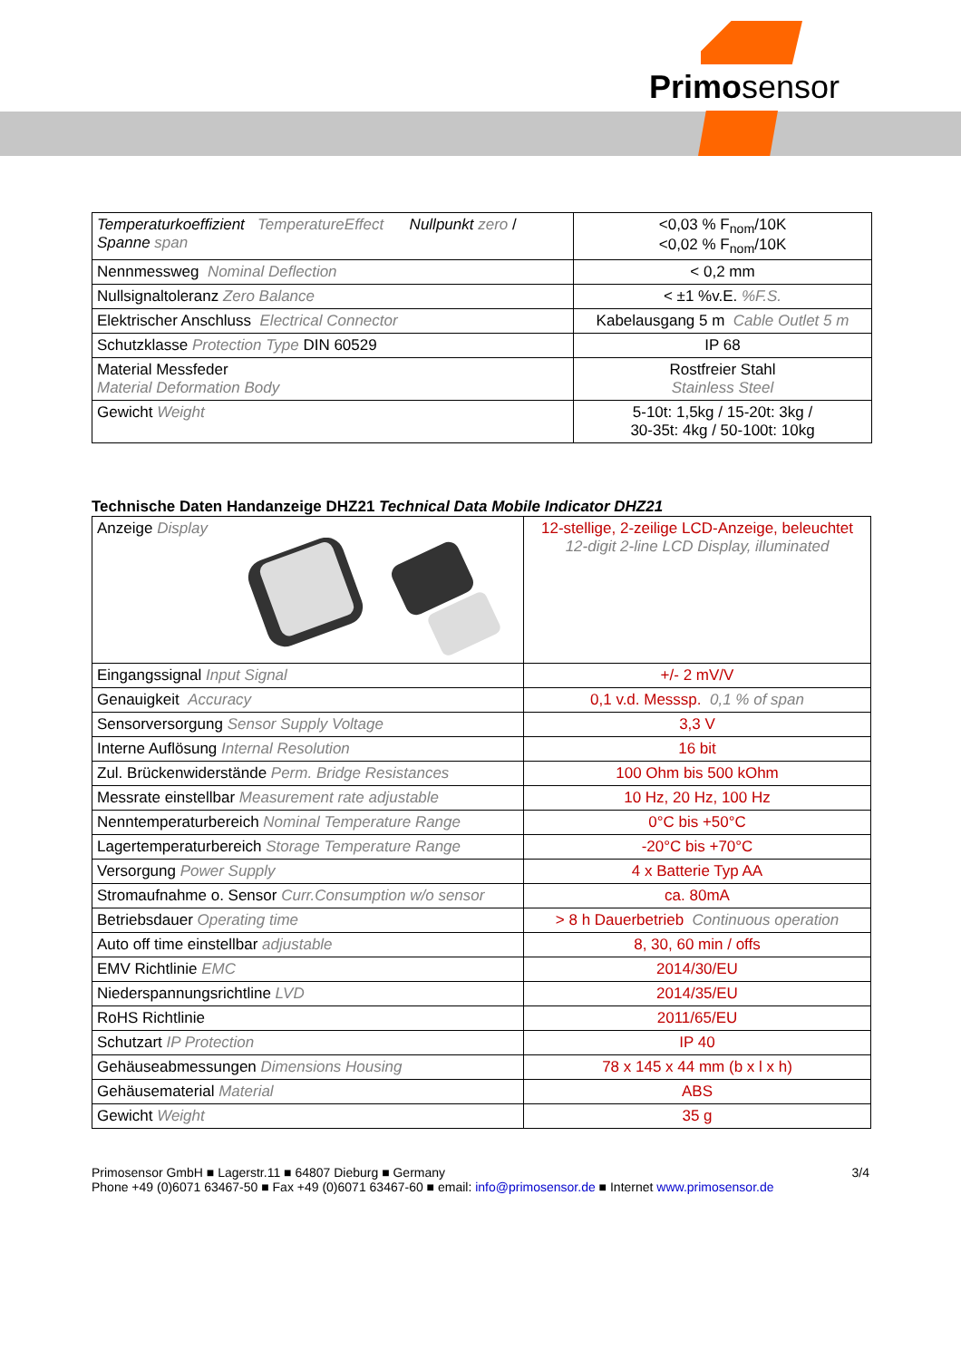Primosensor
| Temperaturkoeffizient TemperatureEffect Nullpunkt zero / Spanne span | <0,03 % F<sub>nom</sub>/10K <0,02 % F<sub>nom</sub>/10K |
| Nennmessweg Nominal Deflection | < 0,2 mm |
| Nullsignaltoleranz Zero Balance | < ±1 %v.E. %F.S. |
| Elektrischer Anschluss Electrical Connector | Kabelausgang 5 m Cable Outlet 5 m |
| Schutzklasse Protection Type DIN 60529 | IP 68 |
| Material Messfeder Material Deformation Body | Rostfreier Stahl Stainless Steel |
| Gewicht Weight | 5-10t: 1,5kg / 15-20t: 3kg / 30-35t: 4kg / 50-100t: 10kg |
Technische Daten Handanzeige DHZ21 Technical Data Mobile Indicator DHZ21
| Anzeige Display | 12-stellige, 2-zeilige LCD-Anzeige, beleuchtet 12-digit 2-line LCD Display, illuminated |
| Eingangssignal Input Signal | +/- 2 mV/V |
| Genauigkeit Accuracy | 0,1 v.d. Messsp. 0,1 % of span |
| Sensorversorgung Sensor Supply Voltage | 3,3 V |
| Interne Auflösung Internal Resolution | 16 bit |
| Zul. Brückenwiderstände Perm. Bridge Resistances | 100 Ohm bis 500 kOhm |
| Messrate einstellbar Measurement rate adjustable | 10 Hz, 20 Hz, 100 Hz |
| Nenntemperaturbereich Nominal Temperature Range | 0°C bis +50°C |
| Lagertemperaturbereich Storage Temperature Range | -20°C bis +70°C |
| Versorgung Power Supply | 4 x Batterie Typ AA |
| Stromaufnahme o. Sensor Curr.Consumption w/o sensor | ca. 80mA |
| Betriebsdauer Operating time | > 8 h Dauerbetrieb Continuous operation |
| Auto off time einstellbar adjustable | 8, 30, 60 min / offs |
| EMV Richtlinie EMC | 2014/30/EU |
| Niederspannungsrichtline LVD | 2014/35/EU |
| RoHS Richtlinie | 2011/65/EU |
| Schutzart IP Protection | IP 40 |
| Gehäuseabmessungen Dimensions Housing | 78 x 145 x 44 mm (b x l x h) |
| Gehäusematerial Material | ABS |
| Gewicht Weight | 35 g |
Primosensor GmbH ■ Lagerstr.11 ■ 64807 Dieburg ■ Germany
Phone +49 (0)6071 63467-50 ■ Fax +49 (0)6071 63467-60 ■ email: info@primosensor.de ■ Internet www.primosensor.de
3/4